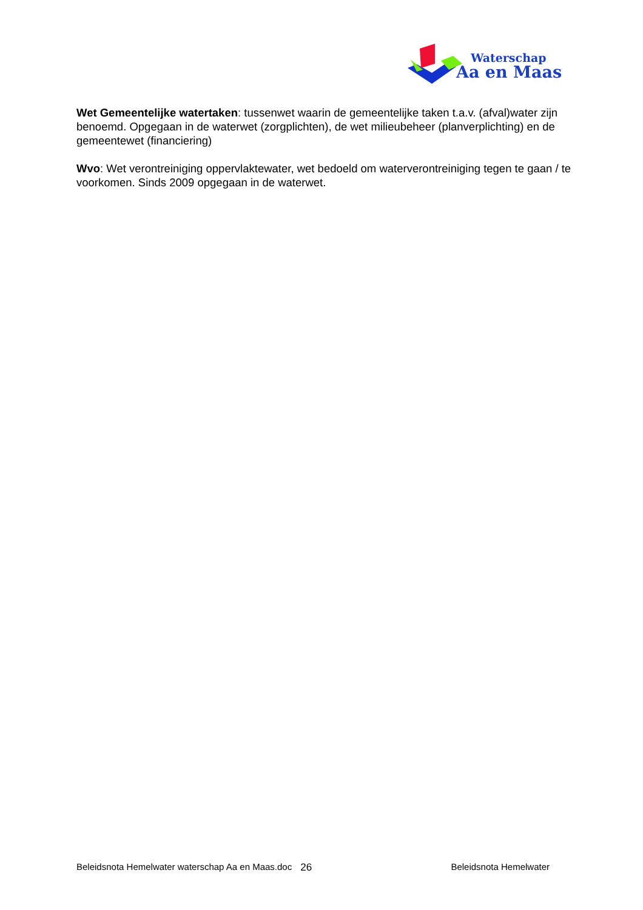Waterschap
Aa en Maas
Wet Gemeentelijke watertaken: tussenwet waarin de gemeentelijke taken t.a.v. (afval)water zijn benoemd. Opgegaan in de waterwet (zorgplichten), de wet milieubeheer (planverplichting) en de gemeentewet (financiering)
Wvo: Wet verontreiniging oppervlaktewater, wet bedoeld om waterverontreiniging tegen te gaan / te voorkomen. Sinds 2009 opgegaan in de waterwet.
Beleidsnota Hemelwater waterschap Aa en Maas.doc 26 Beleidsnota Hemelwater